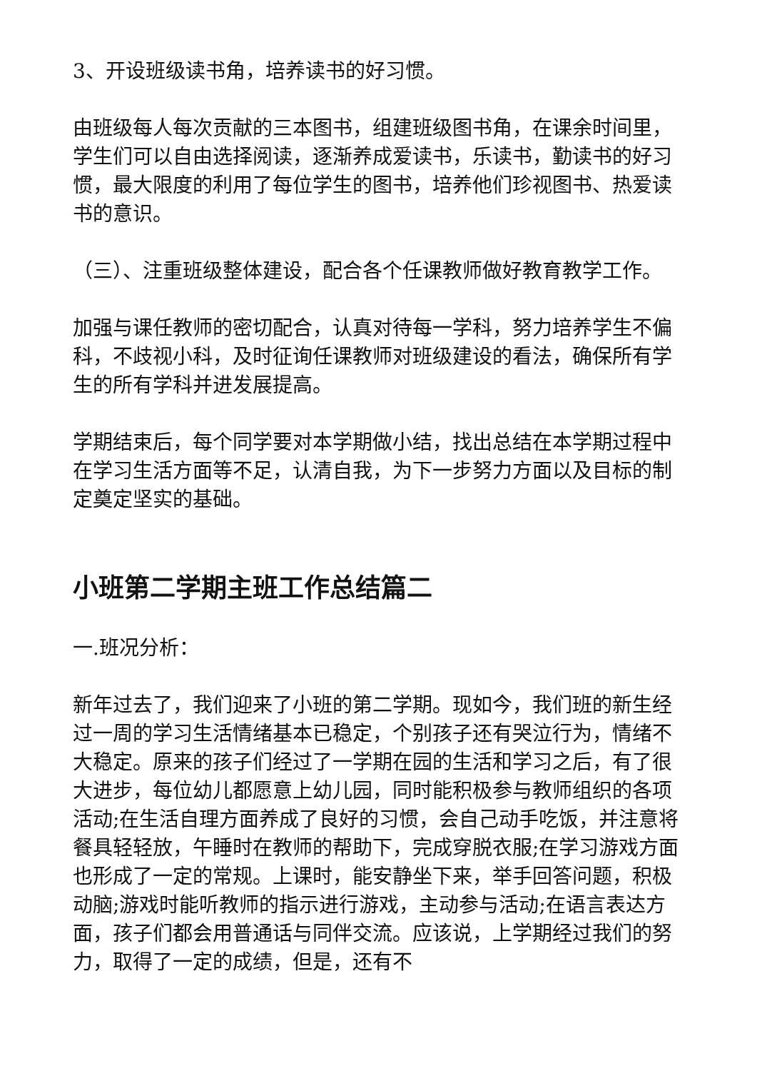3、开设班级读书角，培养读书的好习惯。
由班级每人每次贡献的三本图书，组建班级图书角，在课余时间里，学生们可以自由选择阅读，逐渐养成爱读书，乐读书，勤读书的好习惯，最大限度的利用了每位学生的图书，培养他们珍视图书、热爱读书的意识。
（三）、注重班级整体建设，配合各个任课教师做好教育教学工作。
加强与课任教师的密切配合，认真对待每一学科，努力培养学生不偏科，不歧视小科，及时征询任课教师对班级建设的看法，确保所有学生的所有学科并进发展提高。
学期结束后，每个同学要对本学期做小结，找出总结在本学期过程中在学习生活方面等不足，认清自我，为下一步努力方面以及目标的制定奠定坚实的基础。
小班第二学期主班工作总结篇二
一.班况分析：
新年过去了，我们迎来了小班的第二学期。现如今，我们班的新生经过一周的学习生活情绪基本已稳定，个别孩子还有哭泣行为，情绪不大稳定。原来的孩子们经过了一学期在园的生活和学习之后，有了很大进步，每位幼儿都愿意上幼儿园，同时能积极参与教师组织的各项活动;在生活自理方面养成了良好的习惯，会自己动手吃饭，并注意将餐具轻轻放，午睡时在教师的帮助下，完成穿脱衣服;在学习游戏方面也形成了一定的常规。上课时，能安静坐下来，举手回答问题，积极动脑;游戏时能听教师的指示进行游戏，主动参与活动;在语言表达方面，孩子们都会用普通话与同伴交流。应该说，上学期经过我们的努力，取得了一定的成绩，但是，还有不